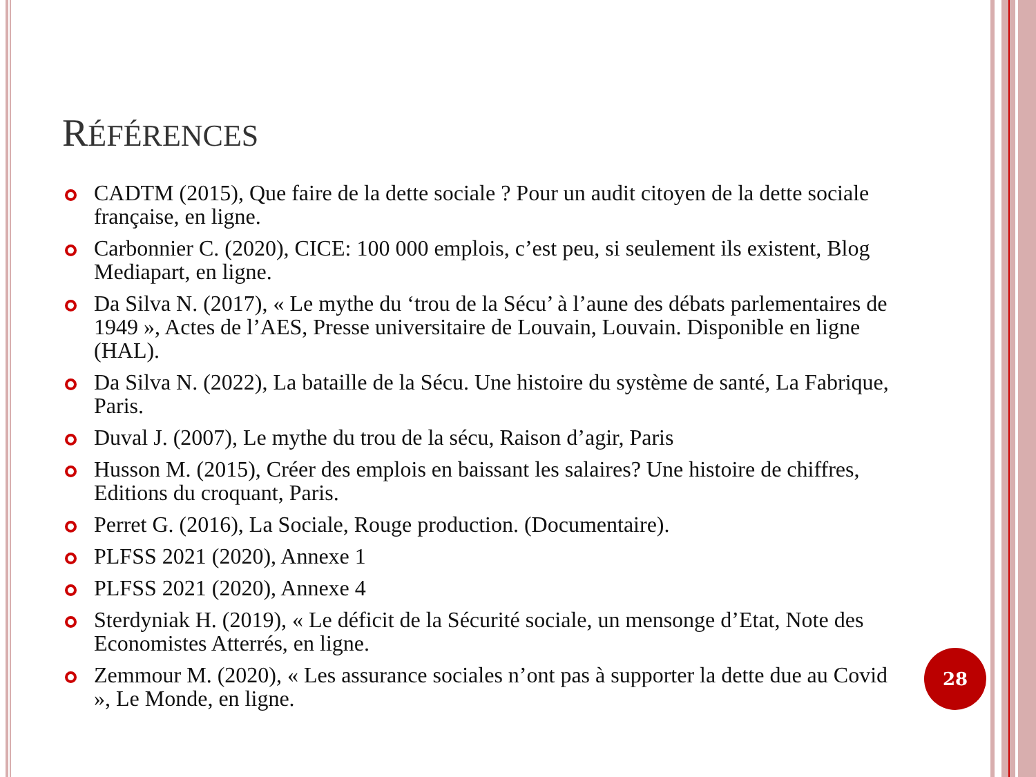RÉFÉRENCES
CADTM (2015), Que faire de la dette sociale ? Pour un audit citoyen de la dette sociale française, en ligne.
Carbonnier C. (2020), CICE: 100 000 emplois, c’est peu, si seulement ils existent, Blog Mediapart, en ligne.
Da Silva N. (2017), « Le mythe du ‘trou de la Sécu’ à l’aune des débats parlementaires de 1949 », Actes de l’AES, Presse universitaire de Louvain, Louvain. Disponible en ligne (HAL).
Da Silva N. (2022), La bataille de la Sécu. Une histoire du système de santé, La Fabrique, Paris.
Duval J. (2007), Le mythe du trou de la sécu, Raison d’agir, Paris
Husson M. (2015), Créer des emplois en baissant les salaires? Une histoire de chiffres, Editions du croquant, Paris.
Perret G. (2016), La Sociale, Rouge production. (Documentaire).
PLFSS 2021 (2020), Annexe 1
PLFSS 2021 (2020), Annexe 4
Sterdyniak H. (2019), « Le déficit de la Sécurité sociale, un mensonge d’Etat, Note des Economistes Atterrés, en ligne.
Zemmour M. (2020), « Les assurance sociales n’ont pas à supporter la dette due au Covid », Le Monde, en ligne.
28